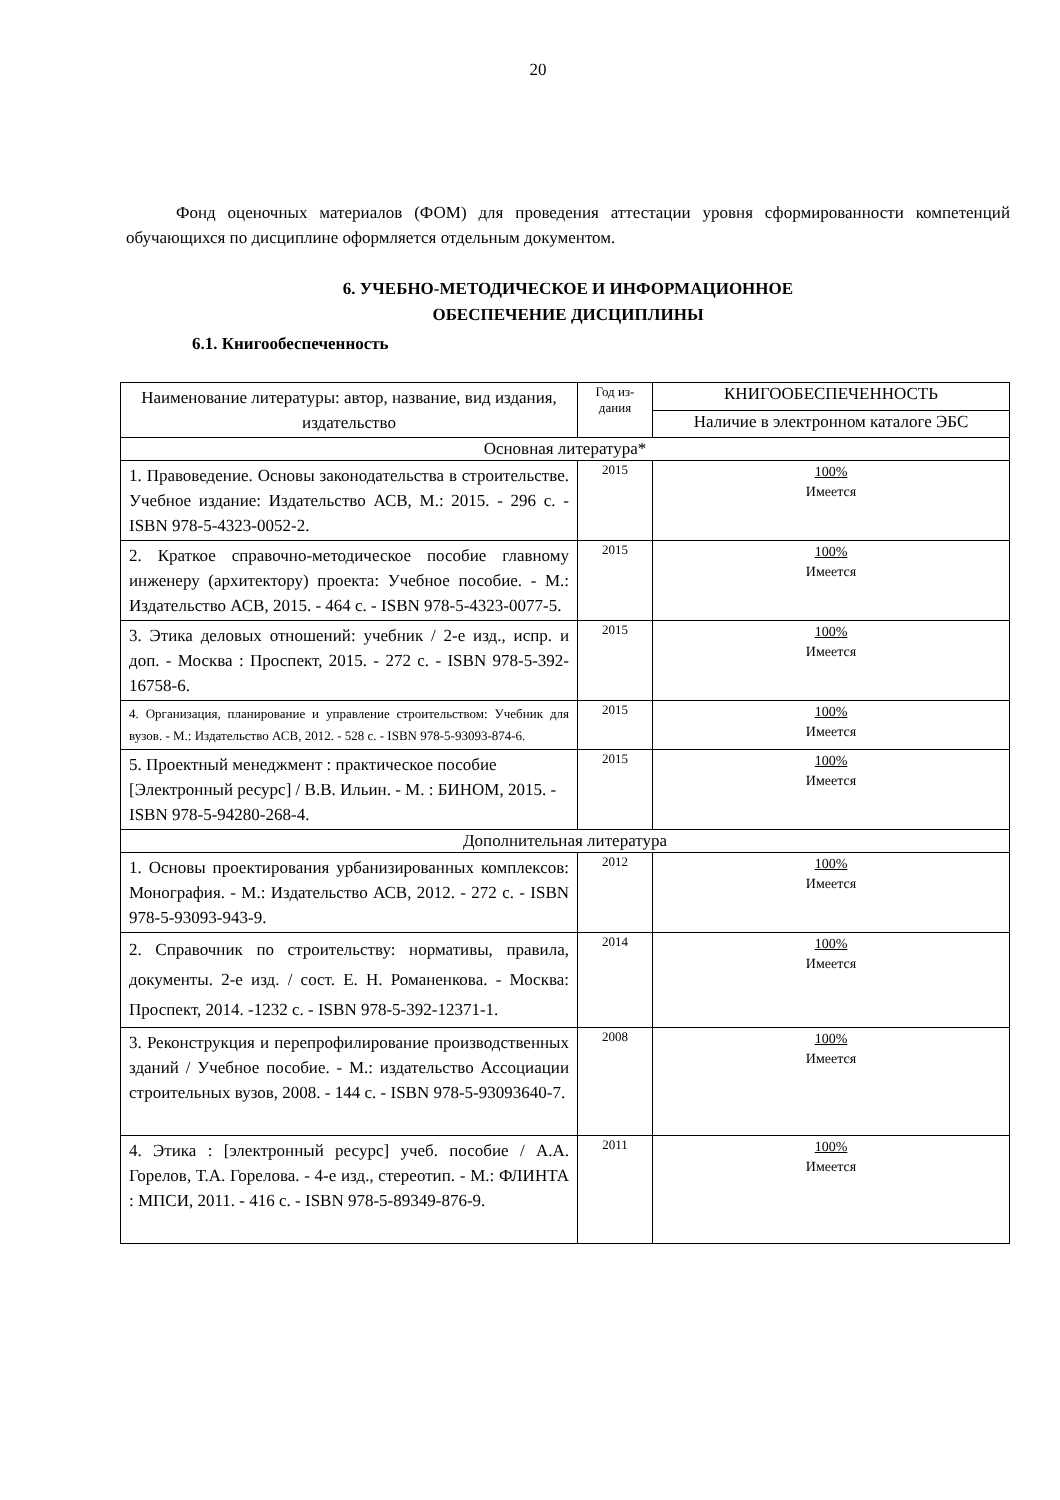20
Фонд оценочных материалов (ФОМ) для проведения аттестации уровня сформированности компетенций обучающихся по дисциплине оформляется отдельным документом.
6. УЧЕБНО-МЕТОДИЧЕСКОЕ И ИНФОРМАЦИОННОЕ
ОБЕСПЕЧЕНИЕ ДИСЦИПЛИНЫ
6.1. Книгообеспеченность
| Наименование литературы: автор, название, вид издания, издательство | Год из- дания | КНИГООБЕСПЕЧЕННОСТЬ |
| --- | --- | --- |
| | | Наличие в электронном каталоге ЭБС |
| Основная литература* | | |
| 1. Правоведение. Основы законодательства в строительстве. Учебное издание: Издательство АСВ, М.: 2015. - 296 с. - ISBN 978-5-4323-0052-2. | 2015 | 100% Имеется |
| 2. Краткое справочно-методическое пособие главному инженеру (архитектору) проекта: Учебное пособие. - М.: Издательство АСВ, 2015. - 464 с. - ISBN 978-5-4323-0077-5. | 2015 | 100% Имеется |
| 3. Этика деловых отношений: учебник / 2-е изд., испр. и доп. - Москва : Проспект, 2015. - 272 с. - ISBN 978-5-392-16758-6. | 2015 | 100% Имеется |
| 4. Организация, планирование и управление строительством: Учебник для вузов. - М.: Издательство АСВ, 2012. - 528 с. - ISBN 978-5-93093-874-6. | 2015 | 100% Имеется |
| 5. Проектный менеджмент : практическое пособие [Электронный ресурс] / В.В. Ильин. - М. : БИНОМ, 2015. - ISBN 978-5-94280-268-4. | 2015 | 100% Имеется |
| Дополнительная литература | | |
| 1. Основы проектирования урбанизированных комплексов: Монография. - М.: Издательство АСВ, 2012. - 272 с. - ISBN 978-5-93093-943-9. | 2012 | 100% Имеется |
| 2. Справочник по строительству: нормативы, правила, документы. 2-е изд. / сост. Е. Н. Романенкова. - Москва: Проспект, 2014. -1232 с. - ISBN 978-5-392-12371-1. | 2014 | 100% Имеется |
| 3. Реконструкция и перепрофилирование производственных зданий / Учебное пособие. - М.: издательство Ассоциации строительных вузов, 2008. - 144 с. - ISBN 978-5-93093640-7. | 2008 | 100% Имеется |
| 4. Этика : [электронный ресурс] учеб. пособие / А.А. Горелов, Т.А. Горелова. - 4-е изд., стереотип. - М.: ФЛИНТА : МПСИ, 2011. - 416 с. - ISBN 978-5-89349-876-9. | 2011 | 100% Имеется |